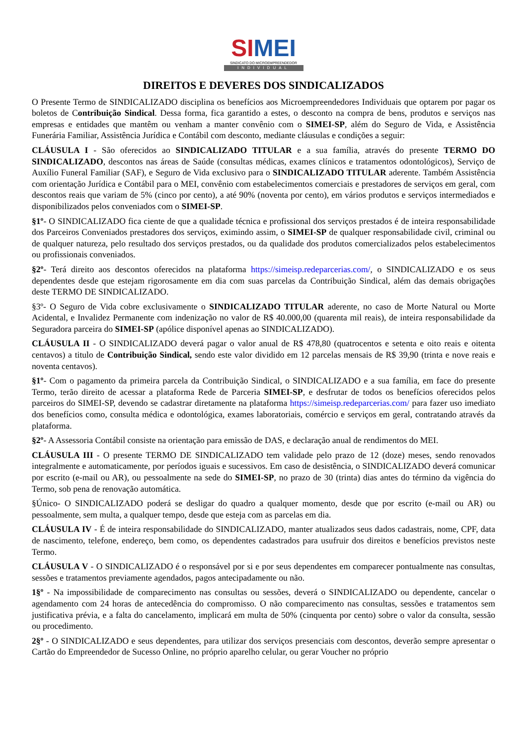SI MEI
SINDICATO DO MICROEMPREENDEDOR
INDIVIDUAL
DIREITOS E DEVERES DOS SINDICALIZADOS
O Presente Termo de SINDICALIZADO disciplina os benefícios aos Microempreendedores Individuais que optarem por pagar os boletos de Contribuição Sindical. Dessa forma, fica garantido a estes, o desconto na compra de bens, produtos e serviços nas empresas e entidades que mantêm ou venham a manter convênio com o SIMEI-SP, além do Seguro de Vida, e Assistência Funerária Familiar, Assistência Jurídica e Contábil com desconto, mediante cláusulas e condições a seguir:
CLÁUSULA I - São oferecidos ao SINDICALIZADO TITULAR e a sua família, através do presente TERMO DO SINDICALIZADO, descontos nas áreas de Saúde (consultas médicas, exames clínicos e tratamentos odontológicos), Serviço de Auxílio Funeral Familiar (SAF), e Seguro de Vida exclusivo para o SINDICALIZADO TITULAR aderente. Também Assistência com orientação Jurídica e Contábil para o MEI, convênio com estabelecimentos comerciais e prestadores de serviços em geral, com descontos reais que variam de 5% (cinco por cento), a até 90% (noventa por cento), em vários produtos e serviços intermediados e disponibilizados pelos conveniados com o SIMEI-SP.
§1º- O SINDICALIZADO fica ciente de que a qualidade técnica e profissional dos serviços prestados é de inteira responsabilidade dos Parceiros Conveniados prestadores dos serviços, eximindo assim, o SIMEI-SP de qualquer responsabilidade civil, criminal ou de qualquer natureza, pelo resultado dos serviços prestados, ou da qualidade dos produtos comercializados pelos estabelecimentos ou profissionais conveniados.
§2º- Terá direito aos descontos oferecidos na plataforma https://simeisp.redeparcerias.com/, o SINDICALIZADO e os seus dependentes desde que estejam rigorosamente em dia com suas parcelas da Contribuição Sindical, além das demais obrigações deste TERMO DE SINDICALIZADO.
§3º- O Seguro de Vida cobre exclusivamente o SINDICALIZADO TITULAR aderente, no caso de Morte Natural ou Morte Acidental, e Invalidez Permanente com indenização no valor de R$ 40.000,00 (quarenta mil reais), de inteira responsabilidade da Seguradora parceira do SIMEI-SP (apólice disponível apenas ao SINDICALIZADO).
CLÁUSULA II - O SINDICALIZADO deverá pagar o valor anual de R$ 478,80 (quatrocentos e setenta e oito reais e oitenta centavos) a titulo de Contribuição Sindical, sendo este valor dividido em 12 parcelas mensais de R$ 39,90 (trinta e nove reais e noventa centavos).
§1º- Com o pagamento da primeira parcela da Contribuição Sindical, o SINDICALIZADO e a sua família, em face do presente Termo, terão direito de acessar a plataforma Rede de Parceria SIMEI-SP, e desfrutar de todos os benefícios oferecidos pelos parceiros do SIMEI-SP, devendo se cadastrar diretamente na plataforma https://simeisp.redeparcerias.com/ para fazer uso imediato dos benefícios como, consulta médica e odontológica, exames laboratoriais, comércio e serviços em geral, contratando através da plataforma.
§2º- A Assessoria Contábil consiste na orientação para emissão de DAS, e declaração anual de rendimentos do MEI.
CLÁUSULA III - O presente TERMO DE SINDICALIZADO tem validade pelo prazo de 12 (doze) meses, sendo renovados integralmente e automaticamente, por períodos iguais e sucessivos. Em caso de desistência, o SINDICALIZADO deverá comunicar por escrito (e-mail ou AR), ou pessoalmente na sede do SIMEI-SP, no prazo de 30 (trinta) dias antes do término da vigência do Termo, sob pena de renovação automática.
§Único- O SINDICALIZADO poderá se desligar do quadro a qualquer momento, desde que por escrito (e-mail ou AR) ou pessoalmente, sem multa, a qualquer tempo, desde que esteja com as parcelas em dia.
CLÁUSULA IV - É de inteira responsabilidade do SINDICALIZADO, manter atualizados seus dados cadastrais, nome, CPF, data de nascimento, telefone, endereço, bem como, os dependentes cadastrados para usufruir dos direitos e benefícios previstos neste Termo.
CLÁUSULA V - O SINDICALIZADO é o responsável por si e por seus dependentes em comparecer pontualmente nas consultas, sessões e tratamentos previamente agendados, pagos antecipadamente ou não.
1§º - Na impossibilidade de comparecimento nas consultas ou sessões, deverá o SINDICALIZADO ou dependente, cancelar o agendamento com 24 horas de antecedência do compromisso. O não comparecimento nas consultas, sessões e tratamentos sem justificativa prévia, e a falta do cancelamento, implicará em multa de 50% (cinquenta por cento) sobre o valor da consulta, sessão ou procedimento.
2§º - O SINDICALIZADO e seus dependentes, para utilizar dos serviços presenciais com descontos, deverão sempre apresentar o Cartão do Empreendedor de Sucesso Online, no próprio aparelho celular, ou gerar Voucher no próprio